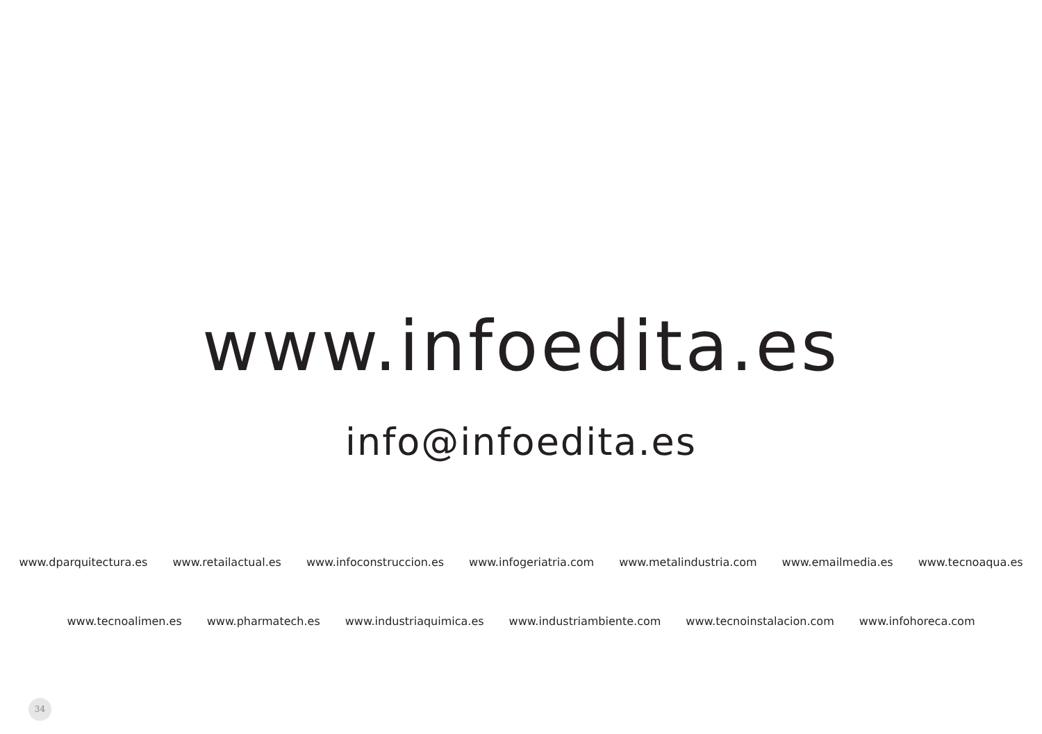www.infoedita.es
info@infoedita.es
www.dparquitectura.es www.retailactual.es www.infoconstruccion.es www.infogeriatria.com www.metalindustria.com www.emailmedia.es www.tecnoaqua.es
www.tecnoalimen.es www.pharmatech.es www.industriaquimica.es www.industriambiente.com www.tecnoinstalacion.com www.infohoreca.com
34